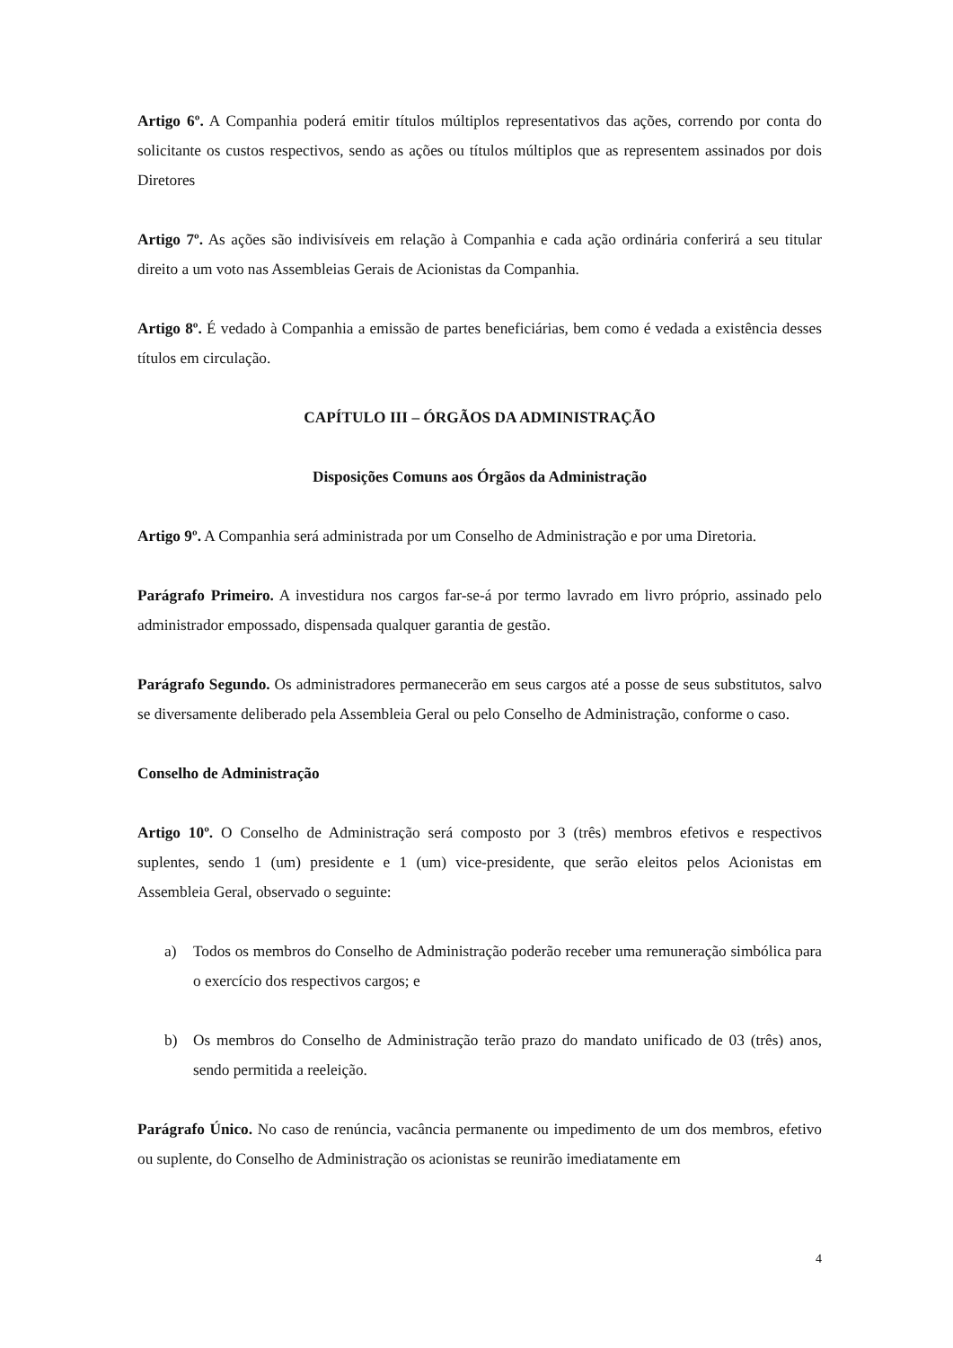Artigo 6º. A Companhia poderá emitir títulos múltiplos representativos das ações, correndo por conta do solicitante os custos respectivos, sendo as ações ou títulos múltiplos que as representem assinados por dois Diretores
Artigo 7º. As ações são indivisíveis em relação à Companhia e cada ação ordinária conferirá a seu titular direito a um voto nas Assembleias Gerais de Acionistas da Companhia.
Artigo 8º. É vedado à Companhia a emissão de partes beneficiárias, bem como é vedada a existência desses títulos em circulação.
CAPÍTULO III – ÓRGÃOS DA ADMINISTRAÇÃO
Disposições Comuns aos Órgãos da Administração
Artigo 9º. A Companhia será administrada por um Conselho de Administração e por uma Diretoria.
Parágrafo Primeiro. A investidura nos cargos far-se-á por termo lavrado em livro próprio, assinado pelo administrador empossado, dispensada qualquer garantia de gestão.
Parágrafo Segundo. Os administradores permanecerão em seus cargos até a posse de seus substitutos, salvo se diversamente deliberado pela Assembleia Geral ou pelo Conselho de Administração, conforme o caso.
Conselho de Administração
Artigo 10º. O Conselho de Administração será composto por 3 (três) membros efetivos e respectivos suplentes, sendo 1 (um) presidente e 1 (um) vice-presidente, que serão eleitos pelos Acionistas em Assembleia Geral, observado o seguinte:
a) Todos os membros do Conselho de Administração poderão receber uma remuneração simbólica para o exercício dos respectivos cargos; e
b) Os membros do Conselho de Administração terão prazo do mandato unificado de 03 (três) anos, sendo permitida a reeleição.
Parágrafo Único. No caso de renúncia, vacância permanente ou impedimento de um dos membros, efetivo ou suplente, do Conselho de Administração os acionistas se reunirão imediatamente em
4